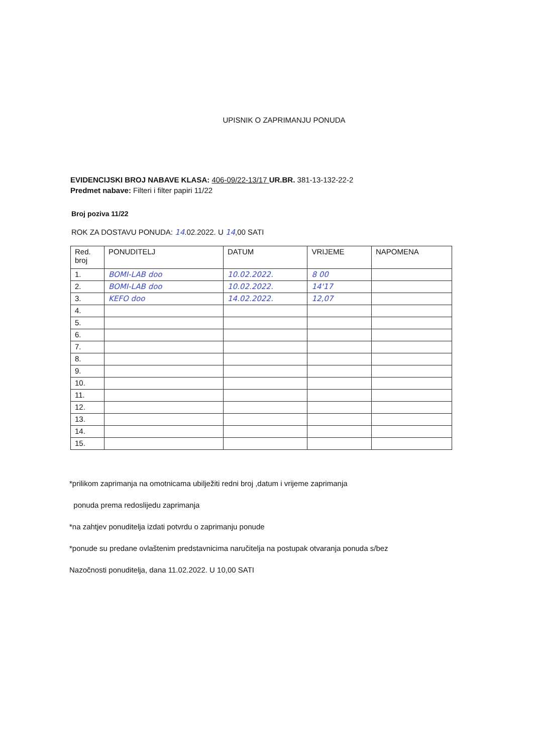UPISNIK O ZAPRIMANJU PONUDA
EVIDENCIJSKI BROJ NABAVE KLASA: 406-09/22-13/17 UR.BR. 381-13-132-22-2
Predmet nabave: Filteri i filter papiri 11/22
Broj poziva 11/22
ROK ZA DOSTAVU PONUDA: 14.02.2022. U 14,00 SATI
| Red. broj | PONUDITELJ | DATUM | VRIJEME | NAPOMENA |
| --- | --- | --- | --- | --- |
| 1. | BOMI-LAB doo | 10.02.2022. | 8 00 | |
| 2. | BOMI-LAB doo | 10.02.2022. | 14'17 | |
| 3. | KEFO doo | 14.02.2022. | 12,07 | |
| 4. | | | | |
| 5. | | | | |
| 6. | | | | |
| 7. | | | | |
| 8. | | | | |
| 9. | | | | |
| 10. | | | | |
| 11. | | | | |
| 12. | | | | |
| 13. | | | | |
| 14. | | | | |
| 15. | | | | |
*prilikom zaprimanja na omotnicama ubilježiti redni broj ,datum i vrijeme zaprimanja
ponuda prema redoslijedu zaprimanja
*na zahtjev ponuditelja izdati potvrdu o zaprimanju ponude
*ponude su predane ovlaštenim predstavnicima naručitelja na postupak otvaranja ponuda s/bez
Nazočnosti ponuditelja, dana 11.02.2022. U 10,00 SATI